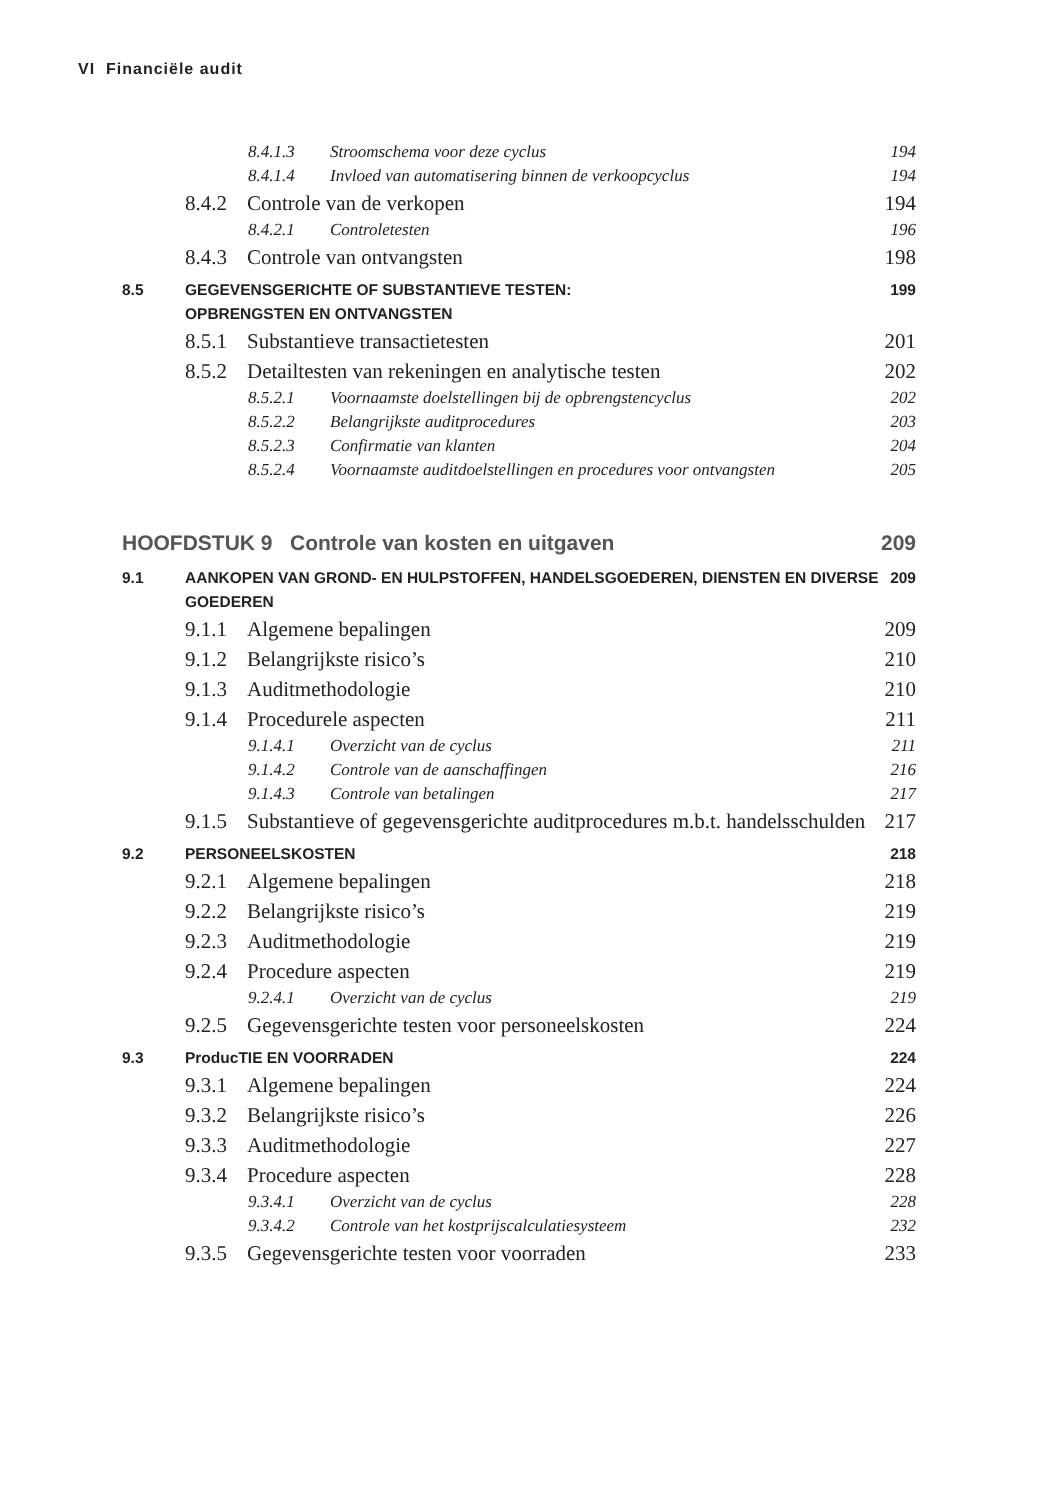VI Financiële audit
8.4.1.3 Stroomschema voor deze cyclus 194
8.4.1.4 Invloed van automatisering binnen de verkoopcyclus 194
8.4.2 Controle van de verkopen 194
8.4.2.1 Controletesten 196
8.4.3 Controle van ontvangsten 198
8.5 GEGEVENSGERICHTE OF SUBSTANTIEVE TESTEN:
OPBRENGSTEN EN ONTVANGSTEN 199
8.5.1 Substantieve transactietesten 201
8.5.2 Detailtesten van rekeningen en analytische testen 202
8.5.2.1 Voornaamste doelstellingen bij de opbrengstencyclus 202
8.5.2.2 Belangrijkste auditprocedures 203
8.5.2.3 Confirmatie van klanten 204
8.5.2.4 Voornaamste auditdoelstellingen en procedures voor ontvangsten 205
HOOFDSTUK 9 Controle van kosten en uitgaven 209
9.1 AANKOPEN VAN GROND- EN HULPSTOFFEN, HANDELSGOEDEREN, DIENSTEN EN DIVERSE
GOEDEREN 209
9.1.1 Algemene bepalingen 209
9.1.2 Belangrijkste risico’s 210
9.1.3 Auditmethodologie 210
9.1.4 Procedurele aspecten 211
9.1.4.1 Overzicht van de cyclus 211
9.1.4.2 Controle van de aanschaffingen 216
9.1.4.3 Controle van betalingen 217
9.1.5 Substantieve of gegevensgerichte auditprocedures m.b.t. handelsschulden 217
9.2 PERSONEELSKOSTEN 218
9.2.1 Algemene bepalingen 218
9.2.2 Belangrijkste risico’s 219
9.2.3 Auditmethodologie 219
9.2.4 Procedure aspecten 219
9.2.4.1 Overzicht van de cyclus 219
9.2.5 Gegevensgerichte testen voor personeelskosten 224
9.3 ProducTIE EN VOORRADEN 224
9.3.1 Algemene bepalingen 224
9.3.2 Belangrijkste risico’s 226
9.3.3 Auditmethodologie 227
9.3.4 Procedure aspecten 228
9.3.4.1 Overzicht van de cyclus 228
9.3.4.2 Controle van het kostprijscalculatiesysteem 232
9.3.5 Gegevensgerichte testen voor voorraden 233